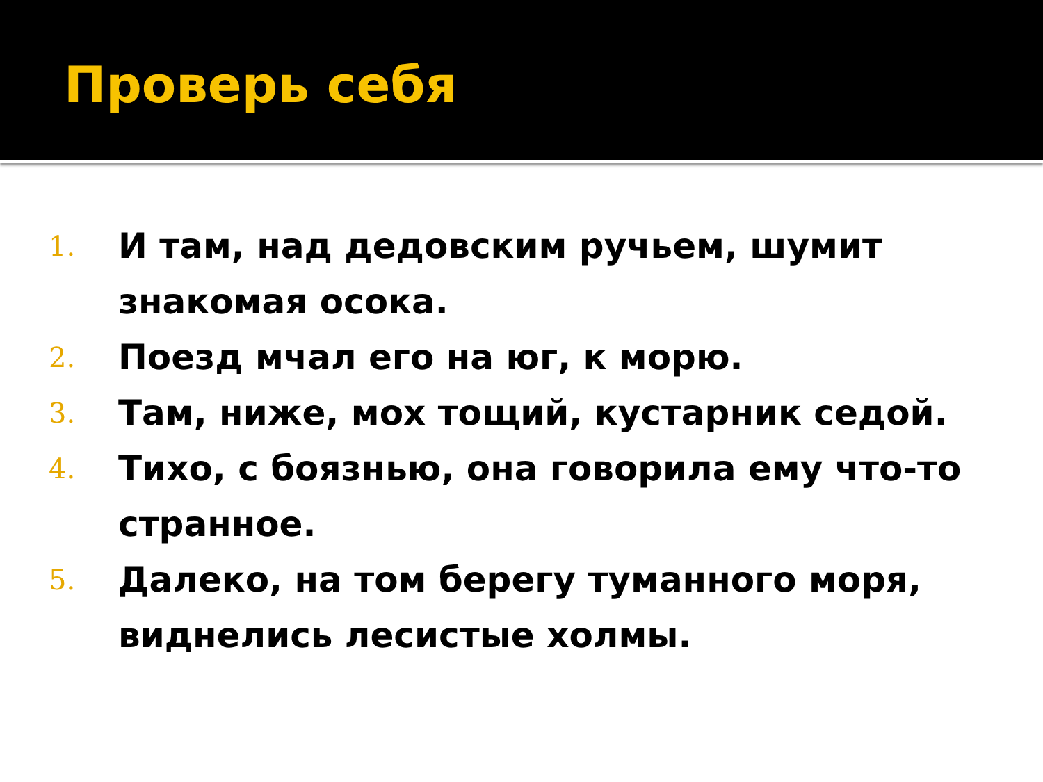Проверь себя
1. И там, над дедовским ручьем, шумит знакомая осока.
2. Поезд мчал его на юг, к морю.
3. Там, ниже, мох тощий, кустарник седой.
4. Тихо, с боязнью, она говорила ему что-то странное.
5. Далеко, на том берегу туманного моря, виднелись лесистые холмы.